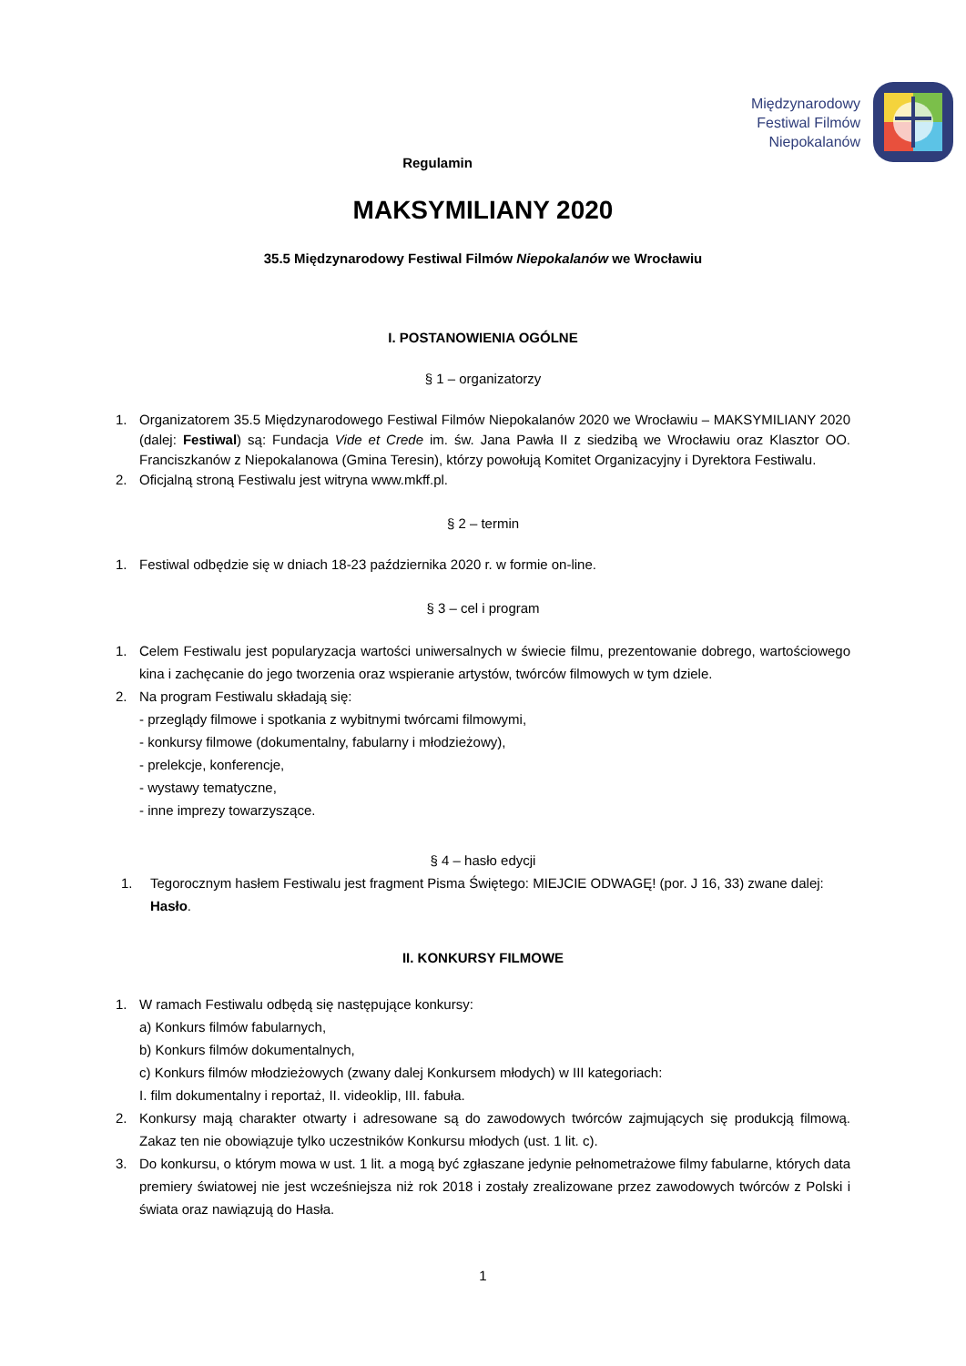Międzynarodowy
Festiwal Filmów
Niepokalanów
Regulamin
MAKSYMILIANY 2020
35.5 Międzynarodowy Festiwal Filmów Niepokalanów we Wrocławiu
I. POSTANOWIENIA OGÓLNE
§ 1 – organizatorzy
1. Organizatorem 35.5 Międzynarodowego Festiwal Filmów Niepokalanów 2020 we Wrocławiu – MAKSYMILIANY 2020 (dalej: Festiwal) są: Fundacja Vide et Crede im. św. Jana Pawła II z siedzibą we Wrocławiu oraz Klasztor OO. Franciszkanów z Niepokalanowa (Gmina Teresin), którzy powołują Komitet Organizacyjny i Dyrektora Festiwalu.
2. Oficjalną stroną Festiwalu jest witryna www.mkff.pl.
§ 2 – termin
1. Festiwal odbędzie się w dniach 18-23 października 2020 r. w formie on-line.
§ 3 – cel i program
1. Celem Festiwalu jest popularyzacja wartości uniwersalnych w świecie filmu, prezentowanie dobrego, wartościowego kina i zachęcanie do jego tworzenia oraz wspieranie artystów, twórców filmowych w tym dziele.
2. Na program Festiwalu składają się:
- przeglądy filmowe i spotkania z wybitnymi twórcami filmowymi,
- konkursy filmowe (dokumentalny, fabularny i młodzieżowy),
- prelekcje, konferencje,
- wystawy tematyczne,
- inne imprezy towarzyszące.
§ 4 – hasło edycji
1. Tegorocznym hasłem Festiwalu jest fragment Pisma Świętego: MIEJCIE ODWAGĘ! (por. J 16, 33) zwane dalej: Hasło.
II. KONKURSY FILMOWE
1. W ramach Festiwalu odbędą się następujące konkursy:
a) Konkurs filmów fabularnych,
b) Konkurs filmów dokumentalnych,
c) Konkurs filmów młodzieżowych (zwany dalej Konkursem młodych) w III kategoriach:
I. film dokumentalny i reportaż, II. videoklip, III. fabuła.
2. Konkursy mają charakter otwarty i adresowane są do zawodowych twórców zajmujących się produkcją filmową. Zakaz ten nie obowiązuje tylko uczestników Konkursu młodych (ust. 1 lit. c).
3. Do konkursu, o którym mowa w ust. 1 lit. a mogą być zgłaszane jedynie pełnometrażowe filmy fabularne, których data premiery światowej nie jest wcześniejsza niż rok 2018 i zostały zrealizowane przez zawodowych twórców z Polski i świata oraz nawiązują do Hasła.
1